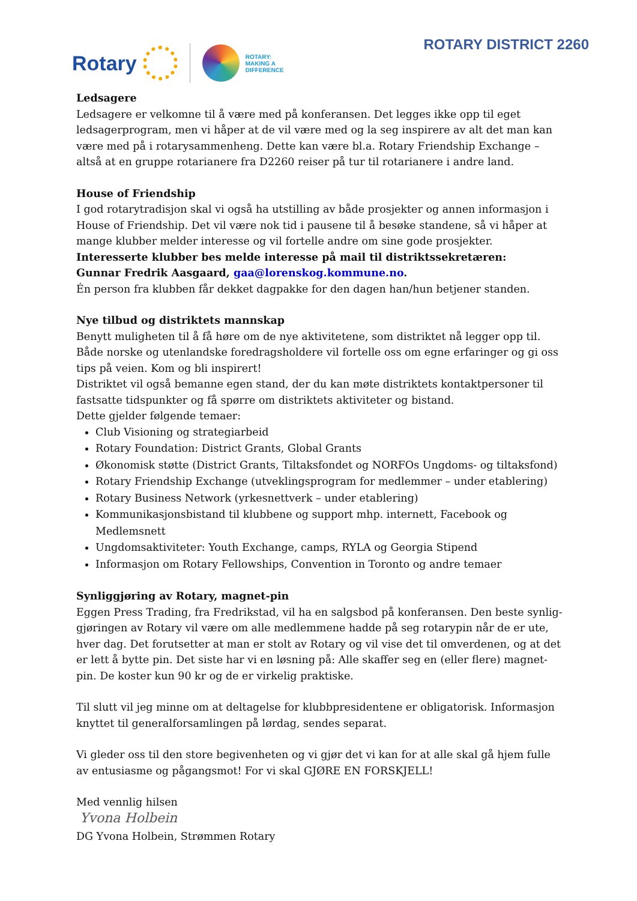Rotary
ROTARY:
MAKING A
DIFFERENCE
ROTARY DISTRICT 2260
Ledsagere
Ledsagere er velkomne til å være med på konferansen. Det legges ikke opp til eget ledsagerprogram, men vi håper at de vil være med og la seg inspirere av alt det man kan være med på i rotarysammenheng. Dette kan være bl.a. Rotary Friendship Exchange – altså at en gruppe rotarianere fra D2260 reiser på tur til rotarianere i andre land.
House of Friendship
I god rotarytradisjon skal vi også ha utstilling av både prosjekter og annen informasjon i House of Friendship. Det vil være nok tid i pausene til å besøke standene, så vi håper at mange klubber melder interesse og vil fortelle andre om sine gode prosjekter.
Interesserte klubber bes melde interesse på mail til distriktssekretæren:
Gunnar Fredrik Aasgaard, gaa@lorenskog.kommune.no.
Én person fra klubben får dekket dagpakke for den dagen han/hun betjener standen.
Nye tilbud og distriktets mannskap
Benytt muligheten til å få høre om de nye aktivitetene, som distriktet nå legger opp til. Både norske og utenlandske foredragsholdere vil fortelle oss om egne erfaringer og gi oss tips på veien. Kom og bli inspirert!
Distriktet vil også bemanne egen stand, der du kan møte distriktets kontaktpersoner til fastsatte tidspunkter og få spørre om distriktets aktiviteter og bistand.
Dette gjelder følgende temaer:
Club Visioning og strategiarbeid
Rotary Foundation: District Grants, Global Grants
Økonomisk støtte (District Grants, Tiltaksfondet og NORFOs Ungdoms- og tiltaksfond)
Rotary Friendship Exchange (utveklingsprogram for medlemmer – under etablering)
Rotary Business Network (yrkesnettverk – under etablering)
Kommunikasjonsbistand til klubbene og support mhp. internett, Facebook og Medlemsnett
Ungdomsaktiviteter: Youth Exchange, camps, RYLA og Georgia Stipend
Informasjon om Rotary Fellowships, Convention in Toronto og andre temaer
Synliggjøring av Rotary, magnet-pin
Eggen Press Trading, fra Fredrikstad, vil ha en salgsbod på konferansen. Den beste synlig-gjøringen av Rotary vil være om alle medlemmene hadde på seg rotarypin når de er ute, hver dag. Det forutsetter at man er stolt av Rotary og vil vise det til omverdenen, og at det er lett å bytte pin. Det siste har vi en løsning på: Alle skaffer seg en (eller flere) magnet-pin. De koster kun 90 kr og de er virkelig praktiske.
Til slutt vil jeg minne om at deltagelse for klubbpresidentene er obligatorisk. Informasjon knyttet til generalforsamlingen på lørdag, sendes separat.
Vi gleder oss til den store begivenheten og vi gjør det vi kan for at alle skal gå hjem fulle av entusiasme og pågangsmot! For vi skal GJØRE EN FORSKJELL!
Med vennlig hilsen
Yvona Holbein
DG Yvona Holbein, Strømmen Rotary